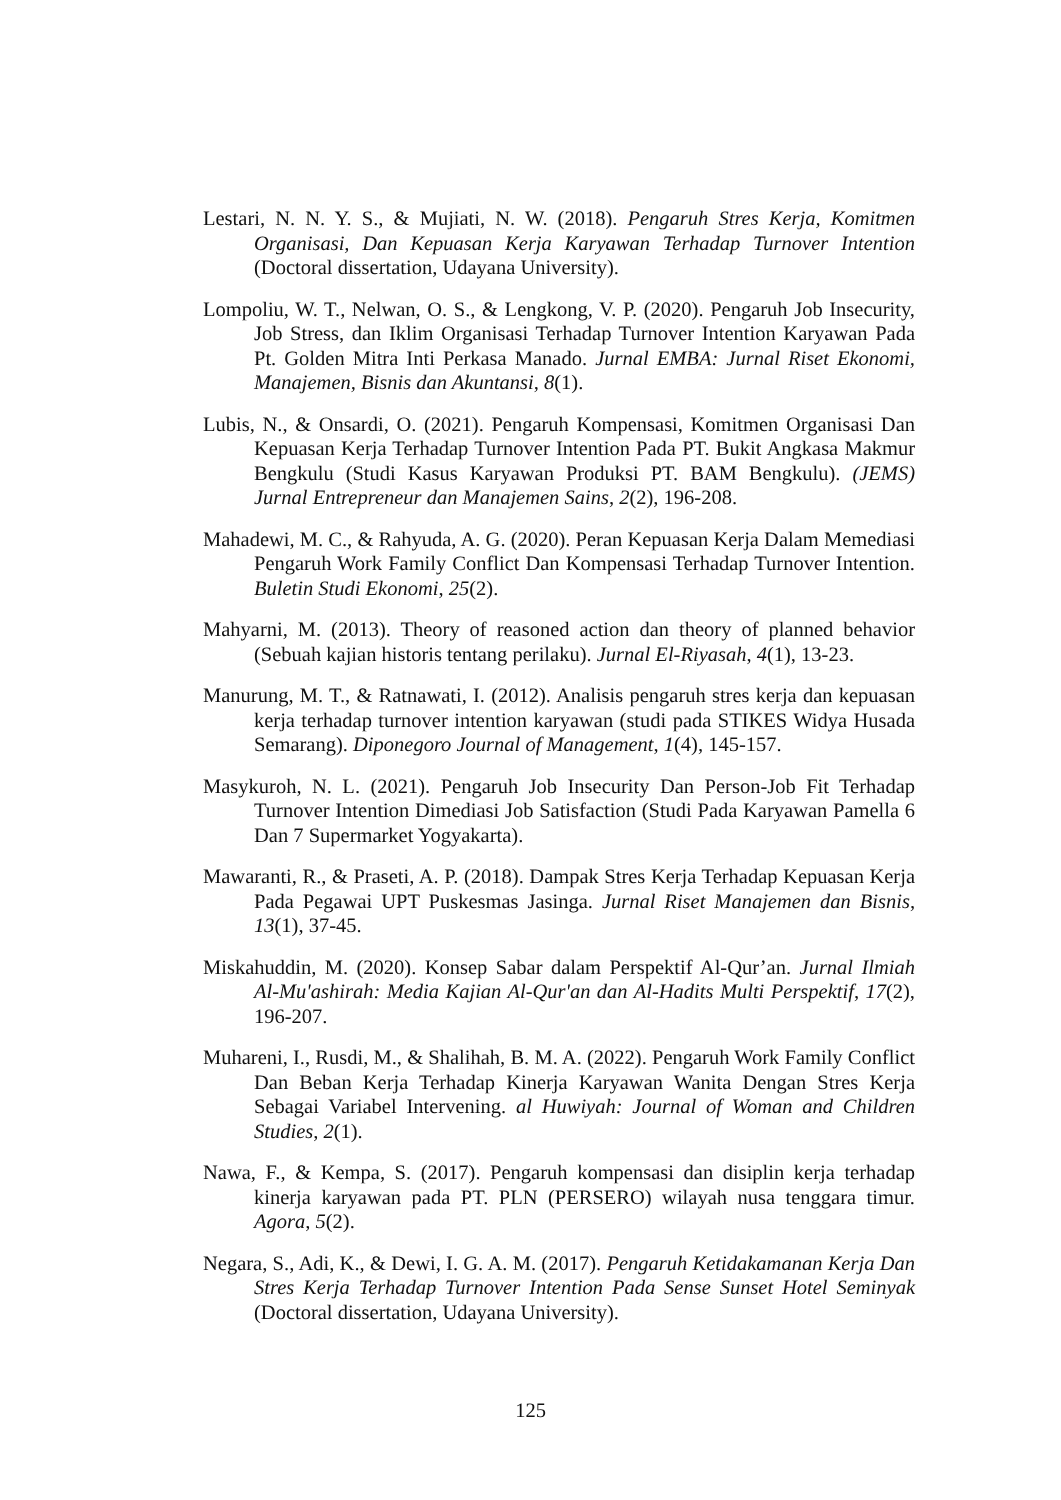Lestari, N. N. Y. S., & Mujiati, N. W. (2018). Pengaruh Stres Kerja, Komitmen Organisasi, Dan Kepuasan Kerja Karyawan Terhadap Turnover Intention (Doctoral dissertation, Udayana University).
Lompoliu, W. T., Nelwan, O. S., & Lengkong, V. P. (2020). Pengaruh Job Insecurity, Job Stress, dan Iklim Organisasi Terhadap Turnover Intention Karyawan Pada Pt. Golden Mitra Inti Perkasa Manado. Jurnal EMBA: Jurnal Riset Ekonomi, Manajemen, Bisnis dan Akuntansi, 8(1).
Lubis, N., & Onsardi, O. (2021). Pengaruh Kompensasi, Komitmen Organisasi Dan Kepuasan Kerja Terhadap Turnover Intention Pada PT. Bukit Angkasa Makmur Bengkulu (Studi Kasus Karyawan Produksi PT. BAM Bengkulu). (JEMS) Jurnal Entrepreneur dan Manajemen Sains, 2(2), 196-208.
Mahadewi, M. C., & Rahyuda, A. G. (2020). Peran Kepuasan Kerja Dalam Memediasi Pengaruh Work Family Conflict Dan Kompensasi Terhadap Turnover Intention. Buletin Studi Ekonomi, 25(2).
Mahyarni, M. (2013). Theory of reasoned action dan theory of planned behavior (Sebuah kajian historis tentang perilaku). Jurnal El-Riyasah, 4(1), 13-23.
Manurung, M. T., & Ratnawati, I. (2012). Analisis pengaruh stres kerja dan kepuasan kerja terhadap turnover intention karyawan (studi pada STIKES Widya Husada Semarang). Diponegoro Journal of Management, 1(4), 145-157.
Masykuroh, N. L. (2021). Pengaruh Job Insecurity Dan Person-Job Fit Terhadap Turnover Intention Dimediasi Job Satisfaction (Studi Pada Karyawan Pamella 6 Dan 7 Supermarket Yogyakarta).
Mawaranti, R., & Praseti, A. P. (2018). Dampak Stres Kerja Terhadap Kepuasan Kerja Pada Pegawai UPT Puskesmas Jasinga. Jurnal Riset Manajemen dan Bisnis, 13(1), 37-45.
Miskahuddin, M. (2020). Konsep Sabar dalam Perspektif Al-Qur’an. Jurnal Ilmiah Al-Mu'ashirah: Media Kajian Al-Qur'an dan Al-Hadits Multi Perspektif, 17(2), 196-207.
Muhareni, I., Rusdi, M., & Shalihah, B. M. A. (2022). Pengaruh Work Family Conflict Dan Beban Kerja Terhadap Kinerja Karyawan Wanita Dengan Stres Kerja Sebagai Variabel Intervening. al Huwiyah: Journal of Woman and Children Studies, 2(1).
Nawa, F., & Kempa, S. (2017). Pengaruh kompensasi dan disiplin kerja terhadap kinerja karyawan pada PT. PLN (PERSERO) wilayah nusa tenggara timur. Agora, 5(2).
Negara, S., Adi, K., & Dewi, I. G. A. M. (2017). Pengaruh Ketidakamanan Kerja Dan Stres Kerja Terhadap Turnover Intention Pada Sense Sunset Hotel Seminyak (Doctoral dissertation, Udayana University).
125